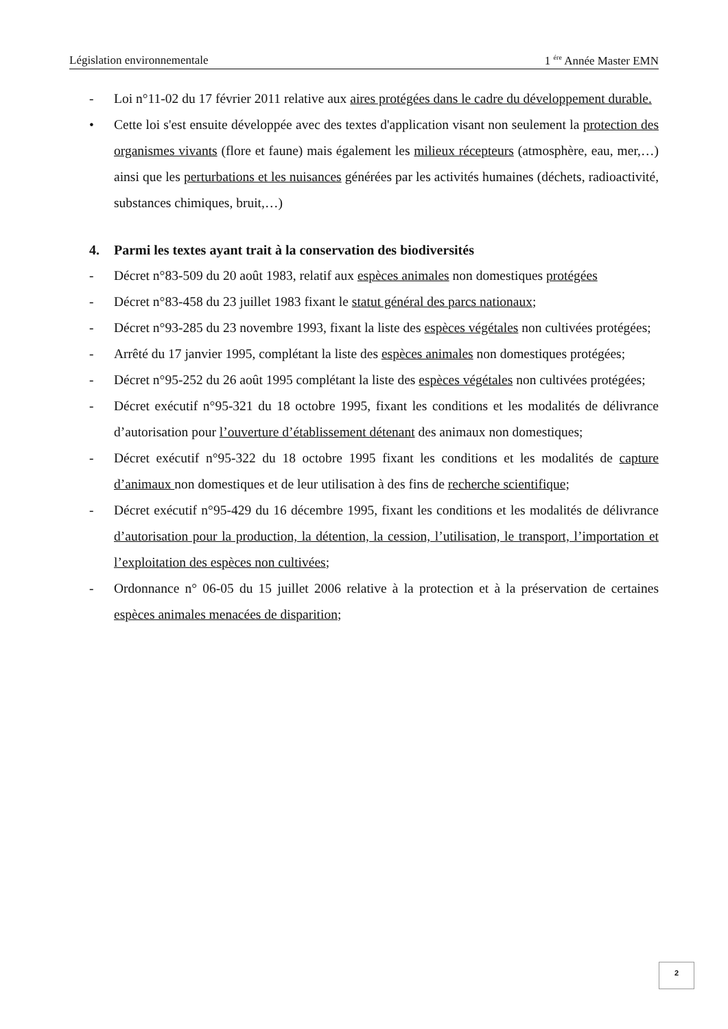Législation environnementale 1 <sup>ére</sup> Année Master EMN
- Loi n°11-02 du 17 février 2011 relative aux aires protégées dans le cadre du développement durable.
• Cette loi s'est ensuite développée avec des textes d'application visant non seulement la protection des organismes vivants (flore et faune) mais également les milieux récepteurs (atmosphère, eau, mer,…) ainsi que les perturbations et les nuisances générées par les activités humaines (déchets, radioactivité, substances chimiques, bruit,…)
4. Parmi les textes ayant trait à la conservation des biodiversités
- Décret n°83-509 du 20 août 1983, relatif aux espèces animales non domestiques protégées
- Décret n°83-458 du 23 juillet 1983 fixant le statut général des parcs nationaux;
- Décret n°93-285 du 23 novembre 1993, fixant la liste des espèces végétales non cultivées protégées;
- Arrêté du 17 janvier 1995, complétant la liste des espèces animales non domestiques protégées;
- Décret n°95-252 du 26 août 1995 complétant la liste des espèces végétales non cultivées protégées;
- Décret exécutif n°95-321 du 18 octobre 1995, fixant les conditions et les modalités de délivrance d’autorisation pour l’ouverture d’établissement détenant des animaux non domestiques;
- Décret exécutif n°95-322 du 18 octobre 1995 fixant les conditions et les modalités de capture d’animaux non domestiques et de leur utilisation à des fins de recherche scientifique;
- Décret exécutif n°95-429 du 16 décembre 1995, fixant les conditions et les modalités de délivrance d’autorisation pour la production, la détention, la cession, l’utilisation, le transport, l’importation et l’exploitation des espèces non cultivées;
- Ordonnance n° 06-05 du 15 juillet 2006 relative à la protection et à la préservation de certaines espèces animales menacées de disparition;
2